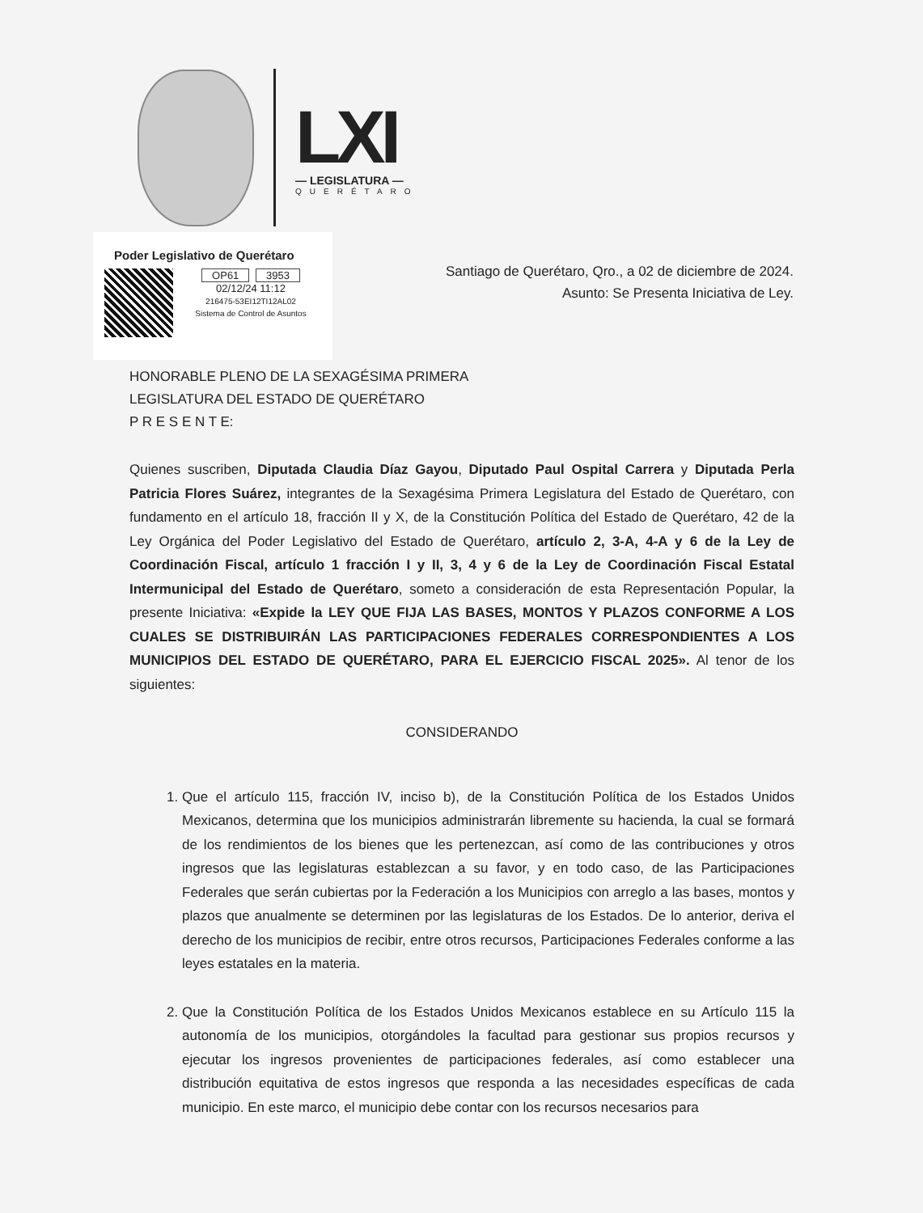LXI
— LEGISLATURA —
QUERÉTARO
Poder Legislativo de Querétaro
OP61 3953
02/12/24 11:12
216475-53EI12TI12AL02
Sistema de Control de Asuntos
Santiago de Querétaro, Qro., a 02 de diciembre de 2024.
Asunto: Se Presenta Iniciativa de Ley.
HONORABLE PLENO DE LA SEXAGÉSIMA PRIMERA
LEGISLATURA DEL ESTADO DE QUERÉTARO
P R E S E N T E:
Quienes suscriben, Diputada Claudia Díaz Gayou, Diputado Paul Ospital Carrera y Diputada Perla Patricia Flores Suárez, integrantes de la Sexagésima Primera Legislatura del Estado de Querétaro, con fundamento en el artículo 18, fracción II y X, de la Constitución Política del Estado de Querétaro, 42 de la Ley Orgánica del Poder Legislativo del Estado de Querétaro, artículo 2, 3-A, 4-A y 6 de la Ley de Coordinación Fiscal, artículo 1 fracción I y II, 3, 4 y 6 de la Ley de Coordinación Fiscal Estatal Intermunicipal del Estado de Querétaro, someto a consideración de esta Representación Popular, la presente Iniciativa: «Expide la LEY QUE FIJA LAS BASES, MONTOS Y PLAZOS CONFORME A LOS CUALES SE DISTRIBUIRÁN LAS PARTICIPACIONES FEDERALES CORRESPONDIENTES A LOS MUNICIPIOS DEL ESTADO DE QUERÉTARO, PARA EL EJERCICIO FISCAL 2025». Al tenor de los siguientes:
CONSIDERANDO
1. Que el artículo 115, fracción IV, inciso b), de la Constitución Política de los Estados Unidos Mexicanos, determina que los municipios administrarán libremente su hacienda, la cual se formará de los rendimientos de los bienes que les pertenezcan, así como de las contribuciones y otros ingresos que las legislaturas establezcan a su favor, y en todo caso, de las Participaciones Federales que serán cubiertas por la Federación a los Municipios con arreglo a las bases, montos y plazos que anualmente se determinen por las legislaturas de los Estados. De lo anterior, deriva el derecho de los municipios de recibir, entre otros recursos, Participaciones Federales conforme a las leyes estatales en la materia.
2. Que la Constitución Política de los Estados Unidos Mexicanos establece en su Artículo 115 la autonomía de los municipios, otorgándoles la facultad para gestionar sus propios recursos y ejecutar los ingresos provenientes de participaciones federales, así como establecer una distribución equitativa de estos ingresos que responda a las necesidades específicas de cada municipio. En este marco, el municipio debe contar con los recursos necesarios para